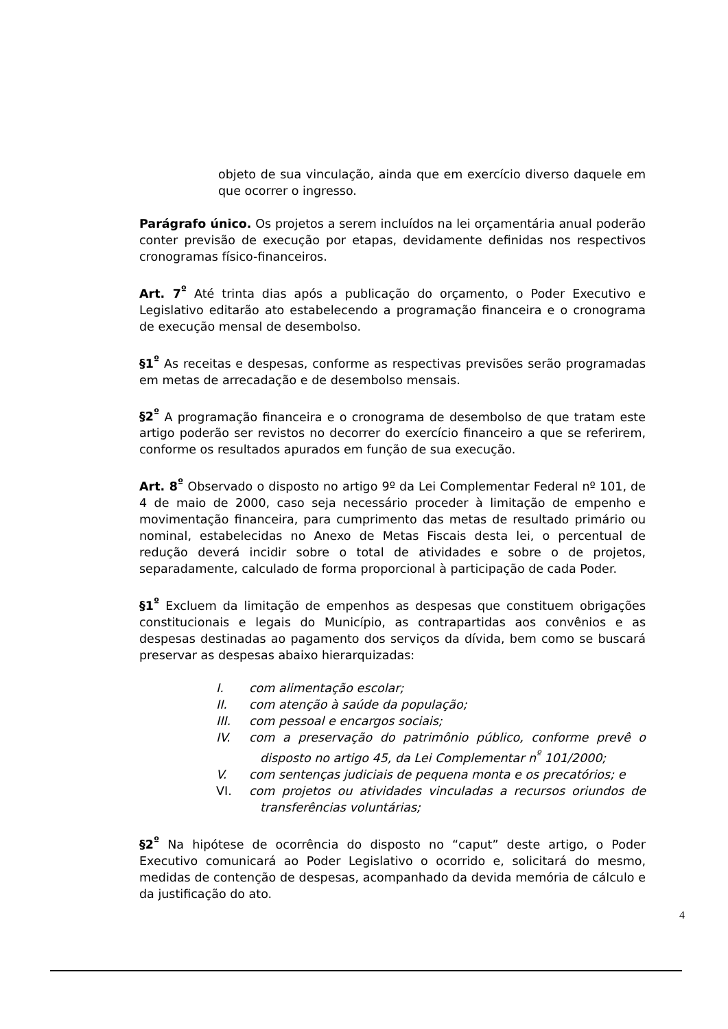objeto de sua vinculação, ainda que em exercício diverso daquele em que ocorrer o ingresso.
Parágrafo único. Os projetos a serem incluídos na lei orçamentária anual poderão conter previsão de execução por etapas, devidamente definidas nos respectivos cronogramas físico-financeiros.
Art. 7<sup>º</sup> Até trinta dias após a publicação do orçamento, o Poder Executivo e Legislativo editarão ato estabelecendo a programação financeira e o cronograma de execução mensal de desembolso.
§1<sup>º</sup> As receitas e despesas, conforme as respectivas previsões serão programadas em metas de arrecadação e de desembolso mensais.
§2<sup>º</sup> A programação financeira e o cronograma de desembolso de que tratam este artigo poderão ser revistos no decorrer do exercício financeiro a que se referirem, conforme os resultados apurados em função de sua execução.
Art. 8<sup>º</sup> Observado o disposto no artigo 9º da Lei Complementar Federal nº 101, de 4 de maio de 2000, caso seja necessário proceder à limitação de empenho e movimentação financeira, para cumprimento das metas de resultado primário ou nominal, estabelecidas no Anexo de Metas Fiscais desta lei, o percentual de redução deverá incidir sobre o total de atividades e sobre o de projetos, separadamente, calculado de forma proporcional à participação de cada Poder.
§1<sup>º</sup> Excluem da limitação de empenhos as despesas que constituem obrigações constitucionais e legais do Município, as contrapartidas aos convênios e as despesas destinadas ao pagamento dos serviços da dívida, bem como se buscará preservar as despesas abaixo hierarquizadas:
I. com alimentação escolar;
II. com atenção à saúde da população;
III. com pessoal e encargos sociais;
IV. com a preservação do patrimônio público, conforme prevê o disposto no artigo 45, da Lei Complementar n<sup>º</sup> 101/2000;
V. com sentenças judiciais de pequena monta e os precatórios; e
VI. com projetos ou atividades vinculadas a recursos oriundos de transferências voluntárias;
§2<sup>º</sup> Na hipótese de ocorrência do disposto no “caput” deste artigo, o Poder Executivo comunicará ao Poder Legislativo o ocorrido e, solicitará do mesmo, medidas de contenção de despesas, acompanhado da devida memória de cálculo e da justificação do ato.
4